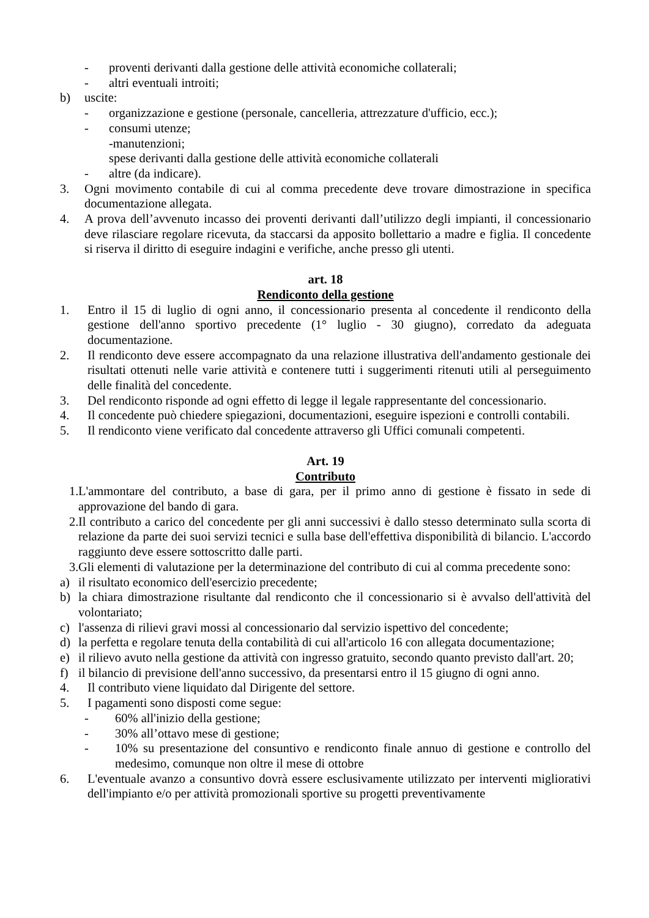- proventi derivanti dalla gestione delle attività economiche collaterali;
- altri eventuali introiti;
b) uscite:
- organizzazione e gestione (personale, cancelleria, attrezzature d'ufficio, ecc.);
- consumi utenze;
-manutenzioni;
spese derivanti dalla gestione delle attività economiche collaterali
- altre (da indicare).
3. Ogni movimento contabile di cui al comma precedente deve trovare dimostrazione in specifica documentazione allegata.
4. A prova dell’avvenuto incasso dei proventi derivanti dall’utilizzo degli impianti, il concessionario deve rilasciare regolare ricevuta, da staccarsi da apposito bollettario a madre e figlia. Il concedente si riserva il diritto di eseguire indagini e verifiche, anche presso gli utenti.
art. 18
Rendiconto della gestione
1. Entro il 15 di luglio di ogni anno, il concessionario presenta al concedente il rendiconto della gestione dell'anno sportivo precedente (1° luglio - 30 giugno), corredato da adeguata documentazione.
2. Il rendiconto deve essere accompagnato da una relazione illustrativa dell'andamento gestionale dei risultati ottenuti nelle varie attività e contenere tutti i suggerimenti ritenuti utili al perseguimento delle finalità del concedente.
3. Del rendiconto risponde ad ogni effetto di legge il legale rappresentante del concessionario.
4. Il concedente può chiedere spiegazioni, documentazioni, eseguire ispezioni e controlli contabili.
5. Il rendiconto viene verificato dal concedente attraverso gli Uffici comunali competenti.
Art. 19
Contributo
1. L'ammontare del contributo, a base di gara, per il primo anno di gestione è fissato in sede di approvazione del bando di gara.
2. Il contributo a carico del concedente per gli anni successivi è dallo stesso determinato sulla scorta di relazione da parte dei suoi servizi tecnici e sulla base dell'effettiva disponibilità di bilancio. L'accordo raggiunto deve essere sottoscritto dalle parti.
3. Gli elementi di valutazione per la determinazione del contributo di cui al comma precedente sono:
a) il risultato economico dell'esercizio precedente;
b) la chiara dimostrazione risultante dal rendiconto che il concessionario si è avvalso dell'attività del volontariato;
c) l'assenza di rilievi gravi mossi al concessionario dal servizio ispettivo del concedente;
d) la perfetta e regolare tenuta della contabilità di cui all'articolo 16 con allegata documentazione;
e) il rilievo avuto nella gestione da attività con ingresso gratuito, secondo quanto previsto dall'art. 20;
f) il bilancio di previsione dell'anno successivo, da presentarsi entro il 15 giugno di ogni anno.
4. Il contributo viene liquidato dal Dirigente del settore.
5. I pagamenti sono disposti come segue:
- 60% all'inizio della gestione;
- 30% all’ottavo mese di gestione;
- 10% su presentazione del consuntivo e rendiconto finale annuo di gestione e controllo del medesimo, comunque non oltre il mese di ottobre
6. L'eventuale avanzo a consuntivo dovrà essere esclusivamente utilizzato per interventi migliorativi dell'impianto e/o per attività promozionali sportive su progetti preventivamente